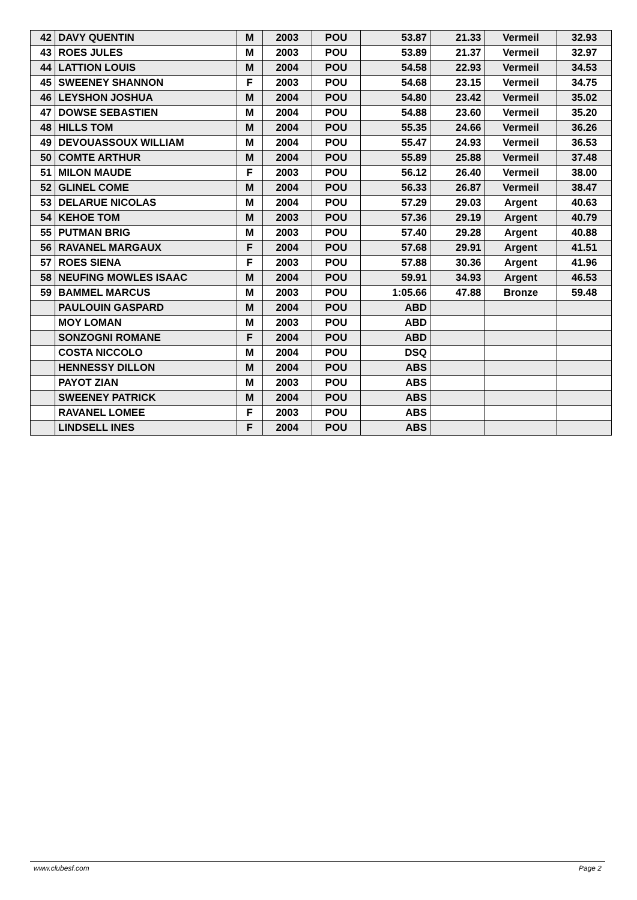| 42 | DAVY QUENTIN | M | 2003 | POU | 53.87 | 21.33 | Vermeil | 32.93 |
| 43 | ROES JULES | M | 2003 | POU | 53.89 | 21.37 | Vermeil | 32.97 |
| 44 | LATTION LOUIS | M | 2004 | POU | 54.58 | 22.93 | Vermeil | 34.53 |
| 45 | SWEENEY SHANNON | F | 2003 | POU | 54.68 | 23.15 | Vermeil | 34.75 |
| 46 | LEYSHON JOSHUA | M | 2004 | POU | 54.80 | 23.42 | Vermeil | 35.02 |
| 47 | DOWSE SEBASTIEN | M | 2004 | POU | 54.88 | 23.60 | Vermeil | 35.20 |
| 48 | HILLS TOM | M | 2004 | POU | 55.35 | 24.66 | Vermeil | 36.26 |
| 49 | DEVOUASSOUX WILLIAM | M | 2004 | POU | 55.47 | 24.93 | Vermeil | 36.53 |
| 50 | COMTE ARTHUR | M | 2004 | POU | 55.89 | 25.88 | Vermeil | 37.48 |
| 51 | MILON MAUDE | F | 2003 | POU | 56.12 | 26.40 | Vermeil | 38.00 |
| 52 | GLINEL COME | M | 2004 | POU | 56.33 | 26.87 | Vermeil | 38.47 |
| 53 | DELARUE NICOLAS | M | 2004 | POU | 57.29 | 29.03 | Argent | 40.63 |
| 54 | KEHOE TOM | M | 2003 | POU | 57.36 | 29.19 | Argent | 40.79 |
| 55 | PUTMAN BRIG | M | 2003 | POU | 57.40 | 29.28 | Argent | 40.88 |
| 56 | RAVANEL MARGAUX | F | 2004 | POU | 57.68 | 29.91 | Argent | 41.51 |
| 57 | ROES SIENA | F | 2003 | POU | 57.88 | 30.36 | Argent | 41.96 |
| 58 | NEUFING MOWLES ISAAC | M | 2004 | POU | 59.91 | 34.93 | Argent | 46.53 |
| 59 | BAMMEL MARCUS | M | 2003 | POU | 1:05.66 | 47.88 | Bronze | 59.48 |
| | PAULOUIN GASPARD | M | 2004 | POU | ABD | | | |
| | MOY LOMAN | M | 2003 | POU | ABD | | | |
| | SONZOGNI ROMANE | F | 2004 | POU | ABD | | | |
| | COSTA NICCOLO | M | 2004 | POU | DSQ | | | |
| | HENNESSY DILLON | M | 2004 | POU | ABS | | | |
| | PAYOT ZIAN | M | 2003 | POU | ABS | | | |
| | SWEENEY PATRICK | M | 2004 | POU | ABS | | | |
| | RAVANEL LOMEE | F | 2003 | POU | ABS | | | |
| | LINDSELL INES | F | 2004 | POU | ABS | | | |
www.clubesf.com Page 2